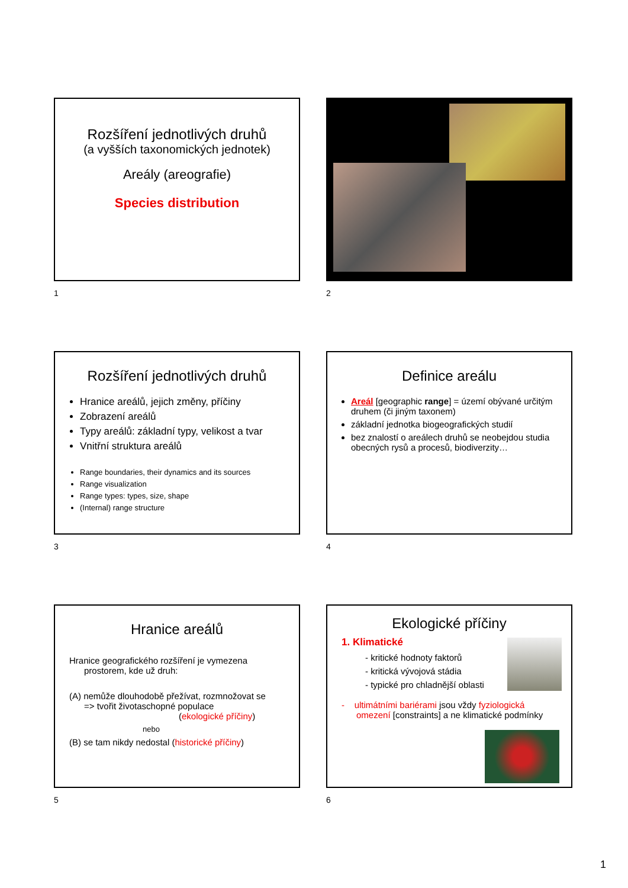Rozšíření jednotlivých druhů
(a vyšších taxonomických jednotek)
Areály (areografie)
Species distribution
1
2
Rozšíření jednotlivých druhů
Hranice areálů, jejich změny, příčiny
Zobrazení areálů
Typy areálů: základní typy, velikost a tvar
Vnitřní struktura areálů
Range boundaries, their dynamics and its sources
Range visualization
Range types: types, size, shape
(Internal) range structure
3
Definice areálu
Areál [geographic range] = území obývané určitým druhem (či jiným taxonem)
základní jednotka biogeografických studií
bez znalostí o areálech druhů se neobejdou studia obecných rysů a procesů, biodiverzity…
4
Hranice areálů
Hranice geografického rozšíření je vymezena
prostorem, kde už druh:
(A) nemůže dlouhodobě přežívat, rozmnožovat se
=> tvořit životaschopné populace
(ekologické příčiny)
nebo
(B) se tam nikdy nedostal (historické příčiny)
5
Ekologické příčiny
1. Klimatické
- kritické hodnoty faktorů
- kritická vývojová stádia
- typické pro chladnější oblasti
- ultimátními bariérami jsou vždy fyziologická
omezení [constraints] a ne klimatické podmínky
6
1